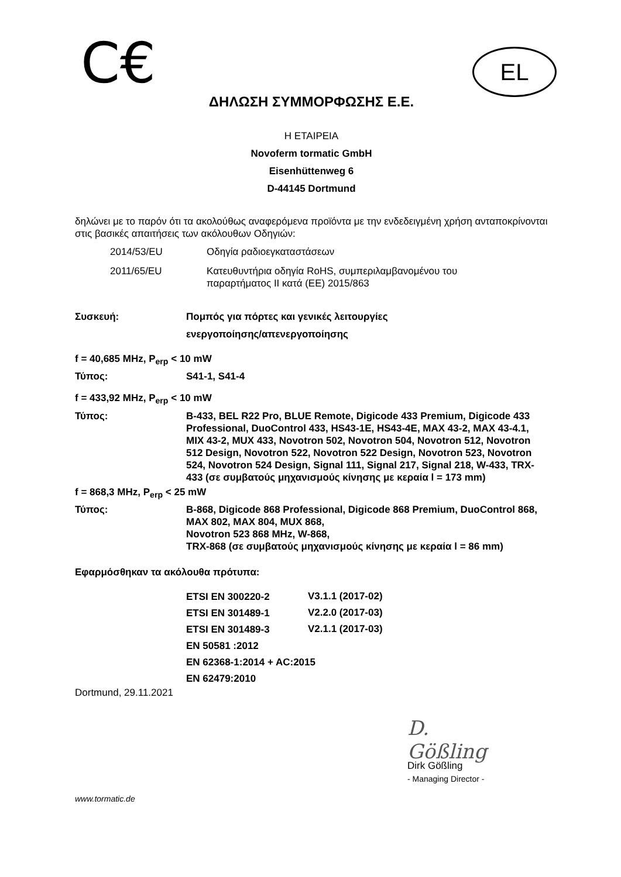C€
EL
ΔΗΛΩΣΗ ΣΥΜΜΟΡΦΩΣΗΣ Ε.Ε.
Η ΕΤΑΙΡΕΙΑ
Novoferm tormatic GmbH
Eisenhüttenweg 6
D-44145 Dortmund
δηλώνει με το παρόν ότι τα ακολούθως αναφερόμενα προϊόντα με την ενδεδειγμένη χρήση ανταποκρίνονται στις βασικές απαιτήσεις των ακόλουθων Οδηγιών:
| 2014/53/EU | Οδηγία ραδιοεγκαταστάσεων |
| 2011/65/EU | Κατευθυντήρια οδηγία RoHS, συμπεριλαμβανομένου του παραρτήματος II κατά (ΕΕ) 2015/863 |
| Συσκευή: | Πομπός για πόρτες και γενικές λειτουργίες ενεργοποίησης/απενεργοποίησης |
| f = 40,685 MHz, P<sub>erp</sub> < 10 mW | |
| Τύπος: | S41-1, S41-4 |
| f = 433,92 MHz, P<sub>erp</sub> < 10 mW | |
| Τύπος: | B-433, BEL R22 Pro, BLUE Remote, Digicode 433 Premium, Digicode 433 Professional, DuoControl 433, HS43-1E, HS43-4E, MAX 43-2, MAX 43-4.1, MIX 43-2, MUX 433, Novotron 502, Novotron 504, Novotron 512, Novotron 512 Design, Novotron 522, Novotron 522 Design, Novotron 523, Novotron 524, Novotron 524 Design, Signal 111, Signal 217, Signal 218, W-433, TRX-433 (σε συμβατούς μηχανισμούς κίνησης με κεραία l = 173 mm) |
| f = 868,3 MHz, P<sub>erp</sub> < 25 mW | |
| Τύπος: | B-868, Digicode 868 Professional, Digicode 868 Premium, DuoControl 868, MAX 802, MAX 804, MUX 868, Novotron 523 868 MHz, W-868, TRX-868 (σε συμβατούς μηχανισμούς κίνησης με κεραία l = 86 mm) |
Εφαρμόσθηκαν τα ακόλουθα πρότυπα:
| ETSI EN 300220-2 | V3.1.1 (2017-02) |
| ETSI EN 301489-1 | V2.2.0 (2017-03) |
| ETSI EN 301489-3 | V2.1.1 (2017-03) |
| EN 50581 :2012 | |
| EN 62368-1:2014 + AC:2015 | |
| EN 62479:2010 | |
Dortmund, 29.11.2021
D. Gößling
Dirk Gößling
- Managing Director -
www.tormatic.de